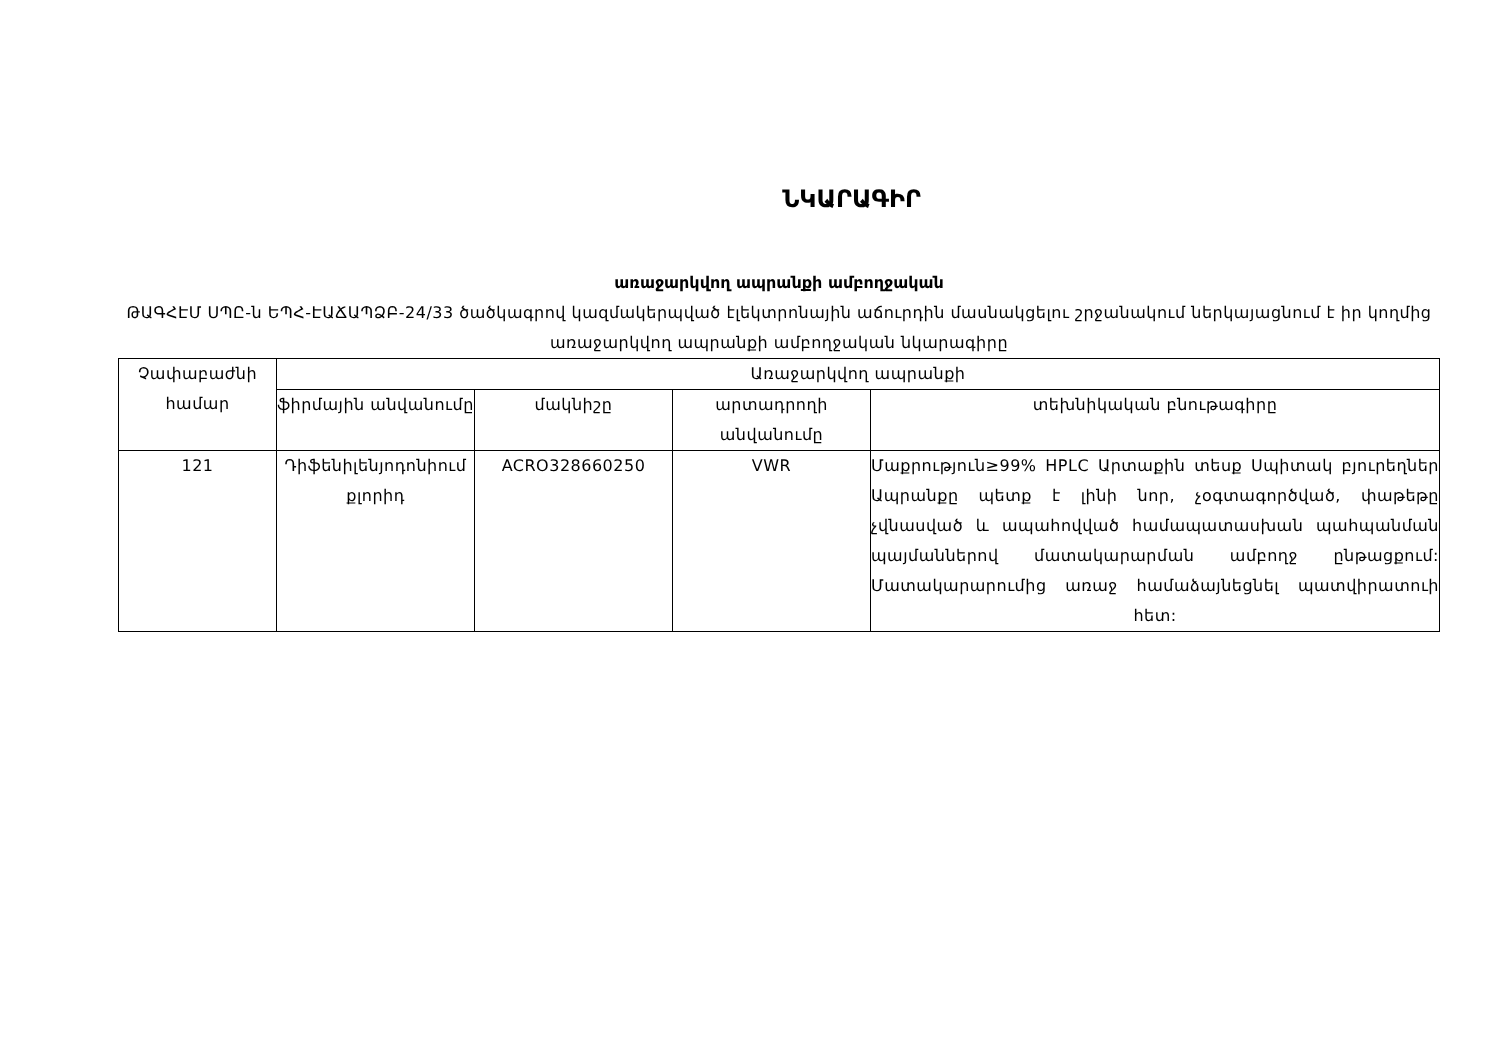ՆԿԱՐԱԳԻՐ
առաջարկվող ապրանքի ամբողջական
ԹԱԳՀԷՄ ՍՊԸ-ն ԵՊՀ-ԷԱՃԱՊՁԲ-24/33 ծածկագրով կազմակերպված էլեկտրոնային աճուրդին մասնակցելու շրջանակում ներկայացնում է իր կողմից առաջարկվող ապրանքի ամբողջական նկարագիրը
| Չափաբաժնի համար | Առաջարկվող ապրանքի | | | |
| --- | --- | --- | --- | --- |
| | ֆիրմային անվանումը | մակնիշը | արտադրողի անվանումը | տեխնիկական բնութագիրը |
| 121 | Դիֆենիլենյոդոնիում քլորիդ | ACRO328660250 | VWR | Մաքրություն≥99% HPLC Արտաքին տեսք Սպիտակ բյուրեղներ Ապրանքը պետք է լինի նոր, չօգտագործված, փաթեթը չվնասված և ապահովված համապատասխան պահպանման պայմաններով մատակարարման ամբողջ ընթացքում: Մատակարարումից առաջ համաձայնեցնել պատվիրատուի հետ: |